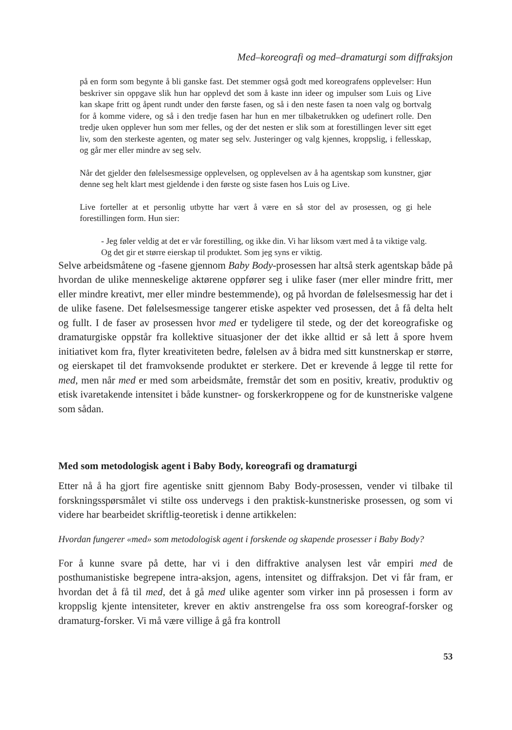Med–koreografi og med–dramaturgi som diffraksjon
på en form som begynte å bli ganske fast. Det stemmer også godt med koreografens opplevelser: Hun beskriver sin oppgave slik hun har opplevd det som å kaste inn ideer og impulser som Luis og Live kan skape fritt og åpent rundt under den første fasen, og så i den neste fasen ta noen valg og bortvalg for å komme videre, og så i den tredje fasen har hun en mer tilbaketrukken og udefinert rolle. Den tredje uken opplever hun som mer felles, og der det nesten er slik som at forestillingen lever sitt eget liv, som den sterkeste agenten, og mater seg selv. Justeringer og valg kjennes, kroppslig, i fellesskap, og går mer eller mindre av seg selv.
Når det gjelder den følelsesmessige opplevelsen, og opplevelsen av å ha agentskap som kunstner, gjør denne seg helt klart mest gjeldende i den første og siste fasen hos Luis og Live.
Live forteller at et personlig utbytte har vært å være en så stor del av prosessen, og gi hele forestillingen form. Hun sier:
- Jeg føler veldig at det er vår forestilling, og ikke din. Vi har liksom vært med å ta viktige valg. Og det gir et større eierskap til produktet. Som jeg syns er viktig.
Selve arbeidsmåtene og -fasene gjennom Baby Body-prosessen har altså sterk agentskap både på hvordan de ulike menneskelige aktørene oppfører seg i ulike faser (mer eller mindre fritt, mer eller mindre kreativt, mer eller mindre bestemmende), og på hvordan de følelsesmessig har det i de ulike fasene. Det følelsesmessige tangerer etiske aspekter ved prosessen, det å få delta helt og fullt. I de faser av prosessen hvor med er tydeligere til stede, og der det koreografiske og dramaturgiske oppstår fra kollektive situasjoner der det ikke alltid er så lett å spore hvem initiativet kom fra, flyter kreativiteten bedre, følelsen av å bidra med sitt kunstnerskap er større, og eierskapet til det framvoksende produktet er sterkere. Det er krevende å legge til rette for med, men når med er med som arbeidsmåte, fremstår det som en positiv, kreativ, produktiv og etisk ivaretakende intensitet i både kunstner- og forskerkroppene og for de kunstneriske valgene som sådan.
Med som metodologisk agent i Baby Body, koreografi og dramaturgi
Etter nå å ha gjort fire agentiske snitt gjennom Baby Body-prosessen, vender vi tilbake til forskningsspørsmålet vi stilte oss undervegs i den praktisk-kunstneriske prosessen, og som vi videre har bearbeidet skriftlig-teoretisk i denne artikkelen:
Hvordan fungerer «med» som metodologisk agent i forskende og skapende prosesser i Baby Body?
For å kunne svare på dette, har vi i den diffraktive analysen lest vår empiri med de posthumanistiske begrepene intra-aksjon, agens, intensitet og diffraksjon. Det vi får fram, er hvordan det å få til med, det å gå med ulike agenter som virker inn på prosessen i form av kroppslig kjente intensiteter, krever en aktiv anstrengelse fra oss som koreograf-forsker og dramaturg-forsker. Vi må være villige å gå fra kontroll
53